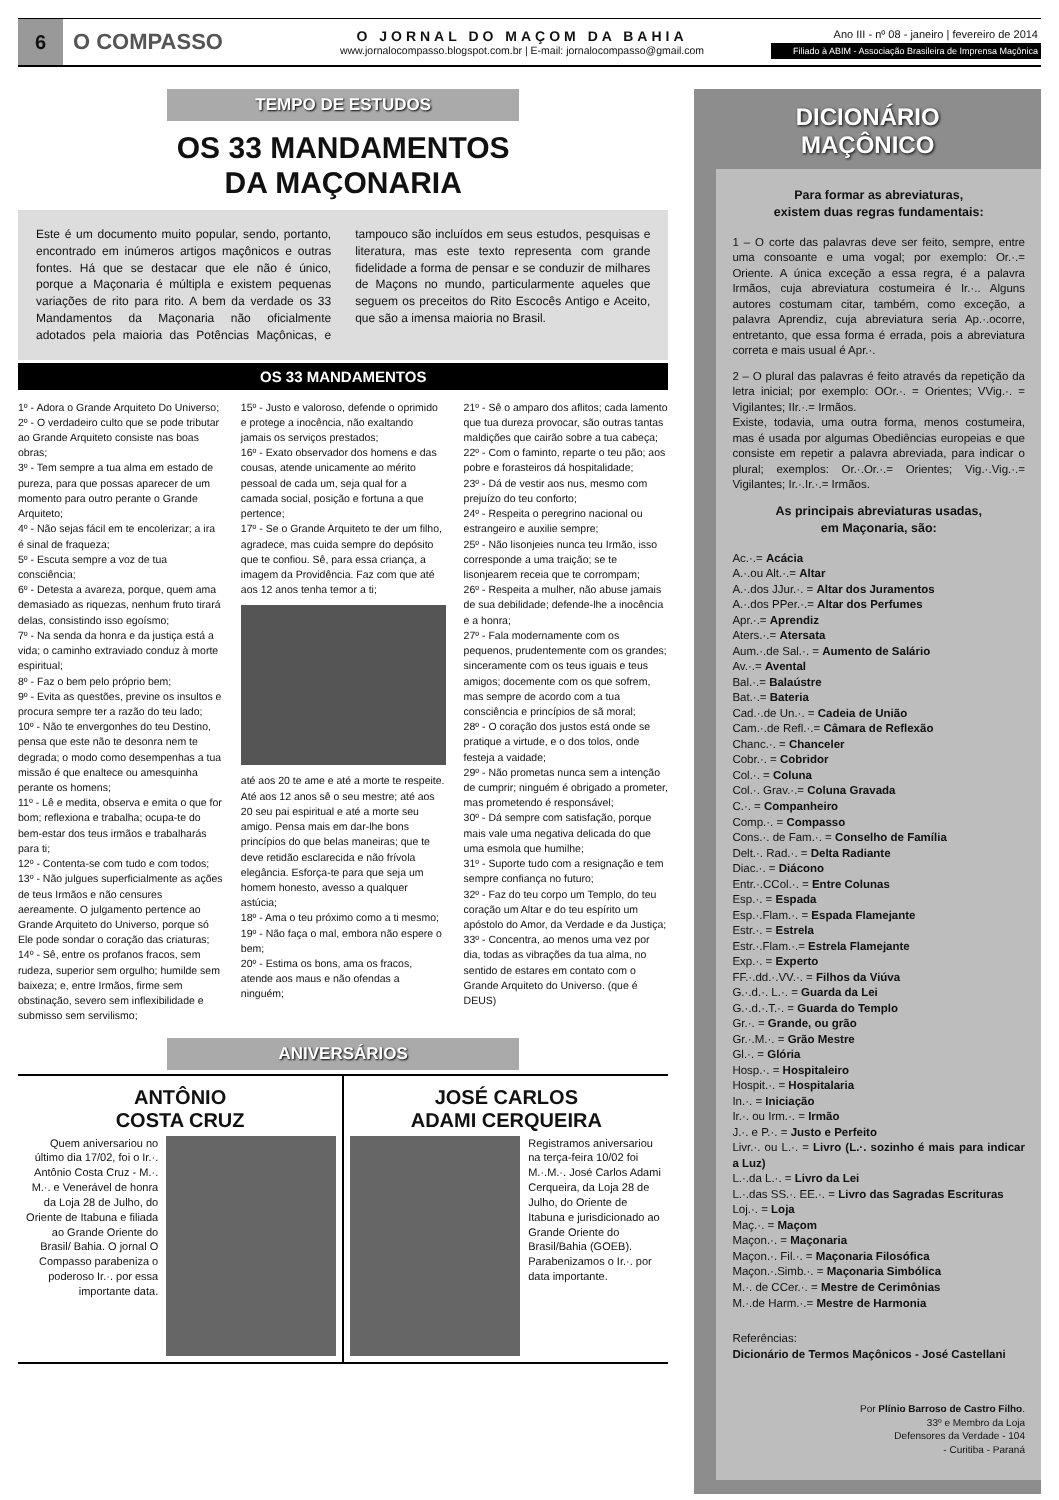6
O COMPASSO
O JORNAL DO MAÇOM DA BAHIA
www.jornalocompasso.blogspot.com.br | E-mail: jornalocompasso@gmail.com
Ano III - nº 08 - janeiro | fevereiro de 2014
Filiado à ABIM - Associação Brasileira de Imprensa Maçônica
TEMPO DE ESTUDOS
OS 33 MANDAMENTOS
DA MAÇONARIA
Este é um documento muito popular, sendo, portanto, encontrado em inúmeros artigos maçônicos e outras fontes. Há que se destacar que ele não é único, porque a Maçonaria é múltipla e existem pequenas variações de rito para rito. A bem da verdade os 33 Mandamentos da Maçonaria não oficialmente adotados pela maioria das Potências Maçônicas, e tampouco são incluídos em seus estudos, pesquisas e literatura, mas este texto representa com grande fidelidade a forma de pensar e se conduzir de milhares de Maçons no mundo, particularmente aqueles que seguem os preceitos do Rito Escocês Antigo e Aceito, que são a imensa maioria no Brasil.
OS 33 MANDAMENTOS
1º - Adora o Grande Arquiteto Do Universo;
2º - O verdadeiro culto que se pode tributar ao Grande Arquiteto consiste nas boas obras;
3º - Tem sempre a tua alma em estado de pureza, para que possas aparecer de um momento para outro perante o Grande Arquiteto;
4º - Não sejas fácil em te encolerizar; a ira é sinal de fraqueza;
5º - Escuta sempre a voz de tua consciência;
6º - Detesta a avareza, porque, quem ama demasiado as riquezas, nenhum fruto tirará delas, consistindo isso egoísmo;
7º - Na senda da honra e da justiça está a vida; o caminho extraviado conduz à morte espiritual;
8º - Faz o bem pelo próprio bem;
9º - Evita as questões, previne os insultos e procura sempre ter a razão do teu lado;
10º - Não te envergonhes do teu Destino, pensa que este não te desonra nem te degrada; o modo como desempenhas a tua missão é que enaltece ou amesquinha perante os homens;
11º - Lê e medita, observa e emita o que for bom; reflexiona e trabalha; ocupa-te do bem-estar dos teus irmãos e trabalharás para ti;
12º - Contenta-se com tudo e com todos;
13º - Não julgues superficialmente as ações de teus Irmãos e não censures aereamente. O julgamento pertence ao Grande Arquiteto do Universo, porque só Ele pode sondar o coração das criaturas;
14º - Sê, entre os profanos fracos, sem rudeza, superior sem orgulho; humilde sem baixeza; e, entre Irmãos, firme sem obstinação, severo sem inflexibilidade e submisso sem servilismo;
15º - Justo e valoroso, defende o oprimido e protege a inocência, não exaltando jamais os serviços prestados;
16º - Exato observador dos homens e das cousas, atende unicamente ao mérito pessoal de cada um, seja qual for a camada social, posição e fortuna a que pertence;
17º - Se o Grande Arquiteto te der um filho, agradece, mas cuida sempre do depósito que te confiou. Sê, para essa criança, a imagem da Providência. Faz com que até aos 12 anos tenha temor a ti;
até aos 20 te ame e até a morte te respeite. Até aos 12 anos sê o seu mestre; até aos 20 seu pai espiritual e até a morte seu amigo. Pensa mais em dar-lhe bons princípios do que belas maneiras; que te deve retidão esclarecida e não frívola elegância. Esforça-te para que seja um homem honesto, avesso a qualquer astúcia;
18º - Ama o teu próximo como a ti mesmo;
19º - Não faça o mal, embora não espere o bem;
20º - Estima os bons, ama os fracos, atende aos maus e não ofendas a ninguém;
21º - Sê o amparo dos aflitos; cada lamento que tua dureza provocar, são outras tantas maldições que cairão sobre a tua cabeça;
22º - Com o faminto, reparte o teu pão; aos pobre e forasteiros dá hospitalidade;
23º - Dá de vestir aos nus, mesmo com prejuízo do teu conforto;
24º - Respeita o peregrino nacional ou estrangeiro e auxilie sempre;
25º - Não lisonjeies nunca teu Irmão, isso corresponde a uma traição; se te lisonjearem receia que te corrompam;
26º - Respeita a mulher, não abuse jamais de sua debilidade; defende-lhe a inocência e a honra;
27º - Fala modernamente com os pequenos, prudentemente com os grandes; sinceramente com os teus iguais e teus amigos; docemente com os que sofrem, mas sempre de acordo com a tua consciência e princípios de sã moral;
28º - O coração dos justos está onde se pratique a virtude, e o dos tolos, onde festeja a vaidade;
29º - Não prometas nunca sem a intenção de cumprir; ninguém é obrigado a prometer, mas prometendo é responsável;
30º - Dá sempre com satisfação, porque mais vale uma negativa delicada do que uma esmola que humilhe;
31º - Suporte tudo com a resignação e tem sempre confiança no futuro;
32º - Faz do teu corpo um Templo, do teu coração um Altar e do teu espírito um apóstolo do Amor, da Verdade e da Justiça;
33º - Concentra, ao menos uma vez por dia, todas as vibrações da tua alma, no sentido de estares em contato com o Grande Arquiteto do Universo. (que é DEUS)
ANIVERSÁRIOS
ANTÔNIO
COSTA CRUZ
Quem aniversariou no último dia 17/02, foi o Ir.·. Antônio Costa Cruz - M.·. M.·. e Venerável de honra da Loja 28 de Julho, do Oriente de Itabuna e filiada ao Grande Oriente do Brasil/ Bahia. O jornal O Compasso parabeniza o poderoso Ir.·. por essa importante data.
JOSÉ CARLOS
ADAMI CERQUEIRA
Registramos aniversariou na terça-feira 10/02 foi M.·.M.·. José Carlos Adami Cerqueira, da Loja 28 de Julho, do Oriente de Itabuna e jurisdicionado ao Grande Oriente do Brasil/Bahia (GOEB). Parabenizamos o Ir.·. por data importante.
DICIONÁRIO
MAÇÔNICO
Para formar as abreviaturas,
existem duas regras fundamentais:
1 – O corte das palavras deve ser feito, sempre, entre uma consoante e uma vogal; por exemplo: Or.·.= Oriente. A única exceção a essa regra, é a palavra Irmãos, cuja abreviatura costumeira é Ir.·.. Alguns autores costumam citar, também, como exceção, a palavra Aprendiz, cuja abreviatura seria Ap.·.ocorre, entretanto, que essa forma é errada, pois a abreviatura correta e mais usual é Apr.·.
2 – O plural das palavras é feito através da repetição da letra inicial; por exemplo: OOr.·. = Orientes; VVig.·. = Vigilantes; IIr.·.= Irmãos.
Existe, todavia, uma outra forma, menos costumeira, mas é usada por algumas Obediências europeias e que consiste em repetir a palavra abreviada, para indicar o plural; exemplos: Or.·.Or.·.= Orientes; Vig.·.Vig.·.= Vigilantes; Ir.·.Ir.·.= Irmãos.
As principais abreviaturas usadas,
em Maçonaria, são:
Ac.·.= Acácia
A.·.ou Alt.·.= Altar
A.·.dos JJur.·. = Altar dos Juramentos
A.·.dos PPer.·.= Altar dos Perfumes
Apr.·.= Aprendiz
Aters.·.= Atersata
Aum.·.de Sal.·. = Aumento de Salário
Av.·.= Avental
Bal.·.= Balaústre
Bat.·.= Bateria
Cad.·.de Un.·. = Cadeia de União
Cam.·.de Refl.·.= Câmara de Reflexão
Chanc.·. = Chanceler
Cobr.·. = Cobridor
Col.·. = Coluna
Col.·. Grav.·.= Coluna Gravada
C.·. = Companheiro
Comp.·. = Compasso
Cons.·. de Fam.·. = Conselho de Família
Delt.·. Rad.·. = Delta Radiante
Diac.·. = Diácono
Entr.·.CCol.·. = Entre Colunas
Esp.·. = Espada
Esp.·.Flam.·. = Espada Flamejante
Estr.·. = Estrela
Estr.·.Flam.·.= Estrela Flamejante
Exp.·. = Experto
FF.·.dd.·.VV.·. = Filhos da Viúva
G.·.d.·. L.·. = Guarda da Lei
G.·.d.·.T.·. = Guarda do Templo
Gr.·. = Grande, ou grão
Gr.·.M.·. = Grão Mestre
Gl.·. = Glória
Hosp.·. = Hospitaleiro
Hospit.·. = Hospitalaria
In.·. = Iniciação
Ir.·. ou Irm.·. = Irmão
J.·. e P.·. = Justo e Perfeito
Livr.·. ou L.·. = Livro (L.·. sozinho é mais para indicar a Luz)
L.·.da L.·. = Livro da Lei
L.·.das SS.·. EE.·. = Livro das Sagradas Escrituras
Loj.·. = Loja
Maç.·. = Maçom
Maçon.·. = Maçonaria
Maçon.·. Fil.·. = Maçonaria Filosófica
Maçon.·.Simb.·. = Maçonaria Simbólica
M.·. de CCer.·. = Mestre de Cerimônias
M.·.de Harm.·.= Mestre de Harmonia
Referências:
Dicionário de Termos Maçônicos - José Castellani
Por Plínio Barroso de Castro Filho.
33º e Membro da Loja
Defensores da Verdade - 104
- Curitiba - Paraná